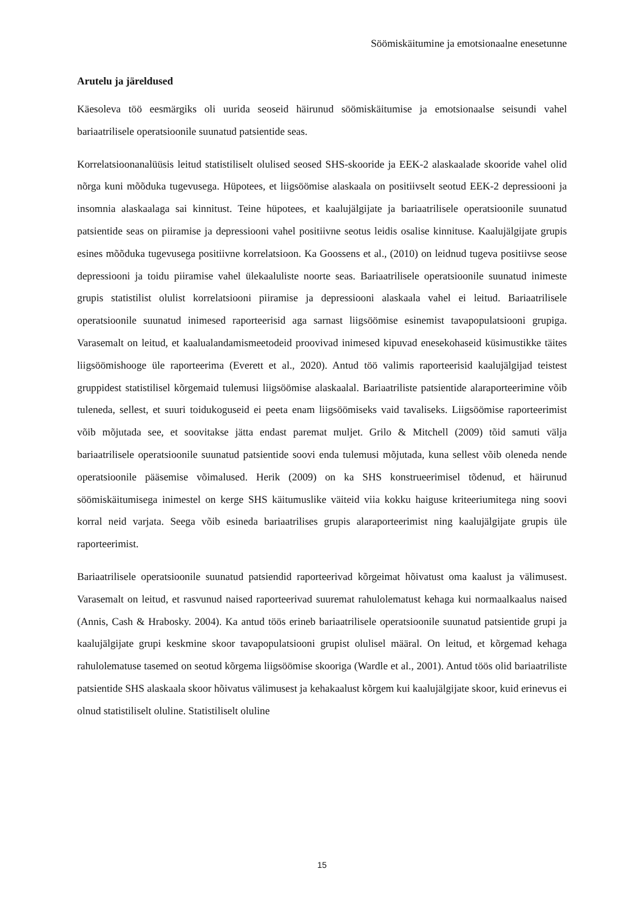Söömiskäitumine ja emotsionaalne enesetunne
Arutelu ja järeldused
Käesoleva töö eesmärgiks oli uurida seoseid häirunud söömiskäitumise ja emotsionaalse seisundi vahel bariaatrilisele operatsioonile suunatud patsientide seas.
Korrelatsioonanalüüsis leitud statistiliselt olulised seosed SHS-skooride ja EEK-2 alaskaalade skooride vahel olid nõrga kuni mõõduka tugevusega. Hüpotees, et liigsöömise alaskaala on positiivselt seotud EEK-2 depressiooni ja insomnia alaskaalaga sai kinnitust. Teine hüpotees, et kaalujälgijate ja bariaatrilisele operatsioonile suunatud patsientide seas on piiramise ja depressiooni vahel positiivne seotus leidis osalise kinnituse. Kaalujälgijate grupis esines mõõduka tugevusega positiivne korrelatsioon. Ka Goossens et al., (2010) on leidnud tugeva positiivse seose depressiooni ja toidu piiramise vahel ülekaaluliste noorte seas. Bariaatrilisele operatsioonile suunatud inimeste grupis statistilist olulist korrelatsiooni piiramise ja depressiooni alaskaala vahel ei leitud. Bariaatrilisele operatsioonile suunatud inimesed raporteerisid aga sarnast liigsöömise esinemist tavapopulatsiooni grupiga. Varasemalt on leitud, et kaalualandamismeetodeid proovivad inimesed kipuvad enesekohaseid küsimustikke täites liigsöömishooge üle raporteerima (Everett et al., 2020). Antud töö valimis raporteerisid kaalujälgijad teistest gruppidest statistilisel kõrgemaid tulemusi liigsöömise alaskaalal. Bariaatriliste patsientide alaraporteerimine võib tuleneda, sellest, et suuri toidukoguseid ei peeta enam liigsöömiseks vaid tavaliseks. Liigsöömise raporteerimist võib mõjutada see, et soovitakse jätta endast paremat muljet. Grilo & Mitchell (2009) tõid samuti välja bariaatrilisele operatsioonile suunatud patsientide soovi enda tulemusi mõjutada, kuna sellest võib oleneda nende operatsioonile pääsemise võimalused. Herik (2009) on ka SHS konstrueerimisel tõdenud, et häirunud söömiskäitumisega inimestel on kerge SHS käitumuslike väiteid viia kokku haiguse kriteeriumitega ning soovi korral neid varjata. Seega võib esineda bariaatrilises grupis alaraporteerimist ning kaalujälgijate grupis üle raporteerimist.
Bariaatrilisele operatsioonile suunatud patsiendid raporteerivad kõrgeimat hõivatust oma kaalust ja välimusest. Varasemalt on leitud, et rasvunud naised raporteerivad suuremat rahulolematust kehaga kui normaalkaalus naised (Annis, Cash & Hrabosky. 2004). Ka antud töös erineb bariaatrilisele operatsioonile suunatud patsientide grupi ja kaalujälgijate grupi keskmine skoor tavapopulatsiooni grupist olulisel määral. On leitud, et kõrgemad kehaga rahulolematuse tasemed on seotud kõrgema liigsöömise skooriga (Wardle et al., 2001). Antud töös olid bariaatriliste patsientide SHS alaskaala skoor hõivatus välimusest ja kehakaalust kõrgem kui kaalujälgijate skoor, kuid erinevus ei olnud statistiliselt oluline. Statistiliselt oluline
15